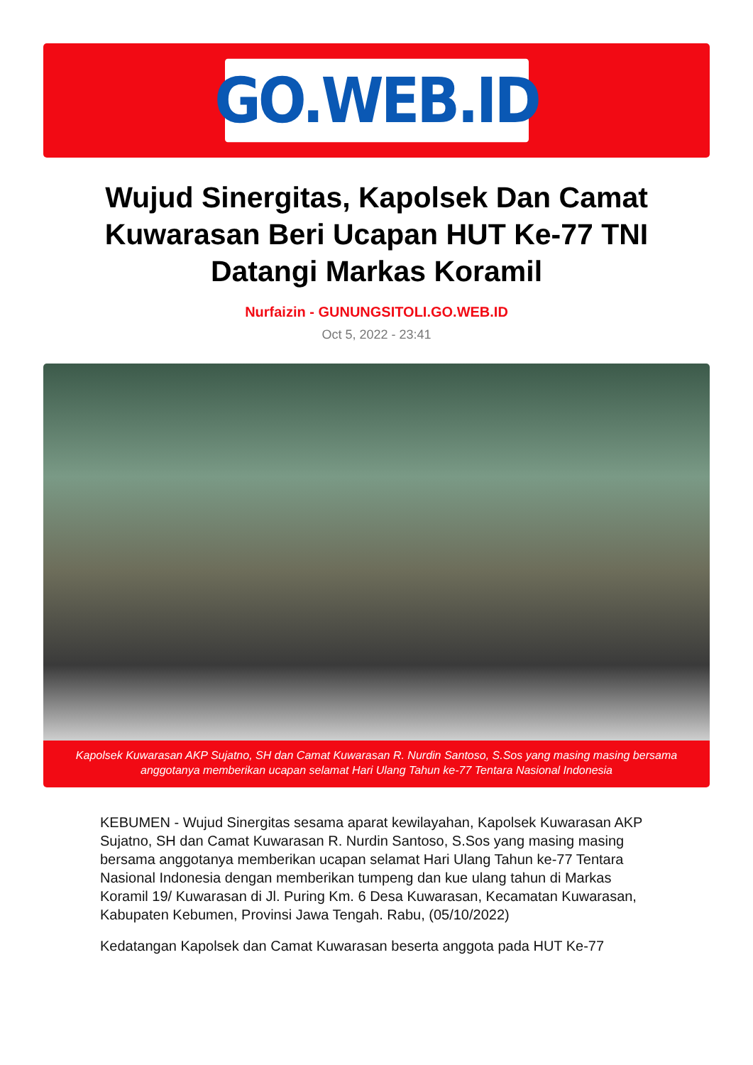GO.WEB.ID
Wujud Sinergitas, Kapolsek Dan Camat Kuwarasan Beri Ucapan HUT Ke-77 TNI Datangi Markas Koramil
Nurfaizin - GUNUNGSITOLI.GO.WEB.ID
Oct 5, 2022 - 23:41
Kapolsek Kuwarasan AKP Sujatno, SH dan Camat Kuwarasan R. Nurdin Santoso, S.Sos yang masing masing bersama anggotanya memberikan ucapan selamat Hari Ulang Tahun ke-77 Tentara Nasional Indonesia
KEBUMEN - Wujud Sinergitas sesama aparat kewilayahan, Kapolsek Kuwarasan AKP Sujatno, SH dan Camat Kuwarasan R. Nurdin Santoso, S.Sos yang masing masing bersama anggotanya memberikan ucapan selamat Hari Ulang Tahun ke-77 Tentara Nasional Indonesia dengan memberikan tumpeng dan kue ulang tahun di Markas Koramil 19/ Kuwarasan di Jl. Puring Km. 6 Desa Kuwarasan, Kecamatan Kuwarasan, Kabupaten Kebumen, Provinsi Jawa Tengah. Rabu, (05/10/2022)
Kedatangan Kapolsek dan Camat Kuwarasan beserta anggota pada HUT Ke-77